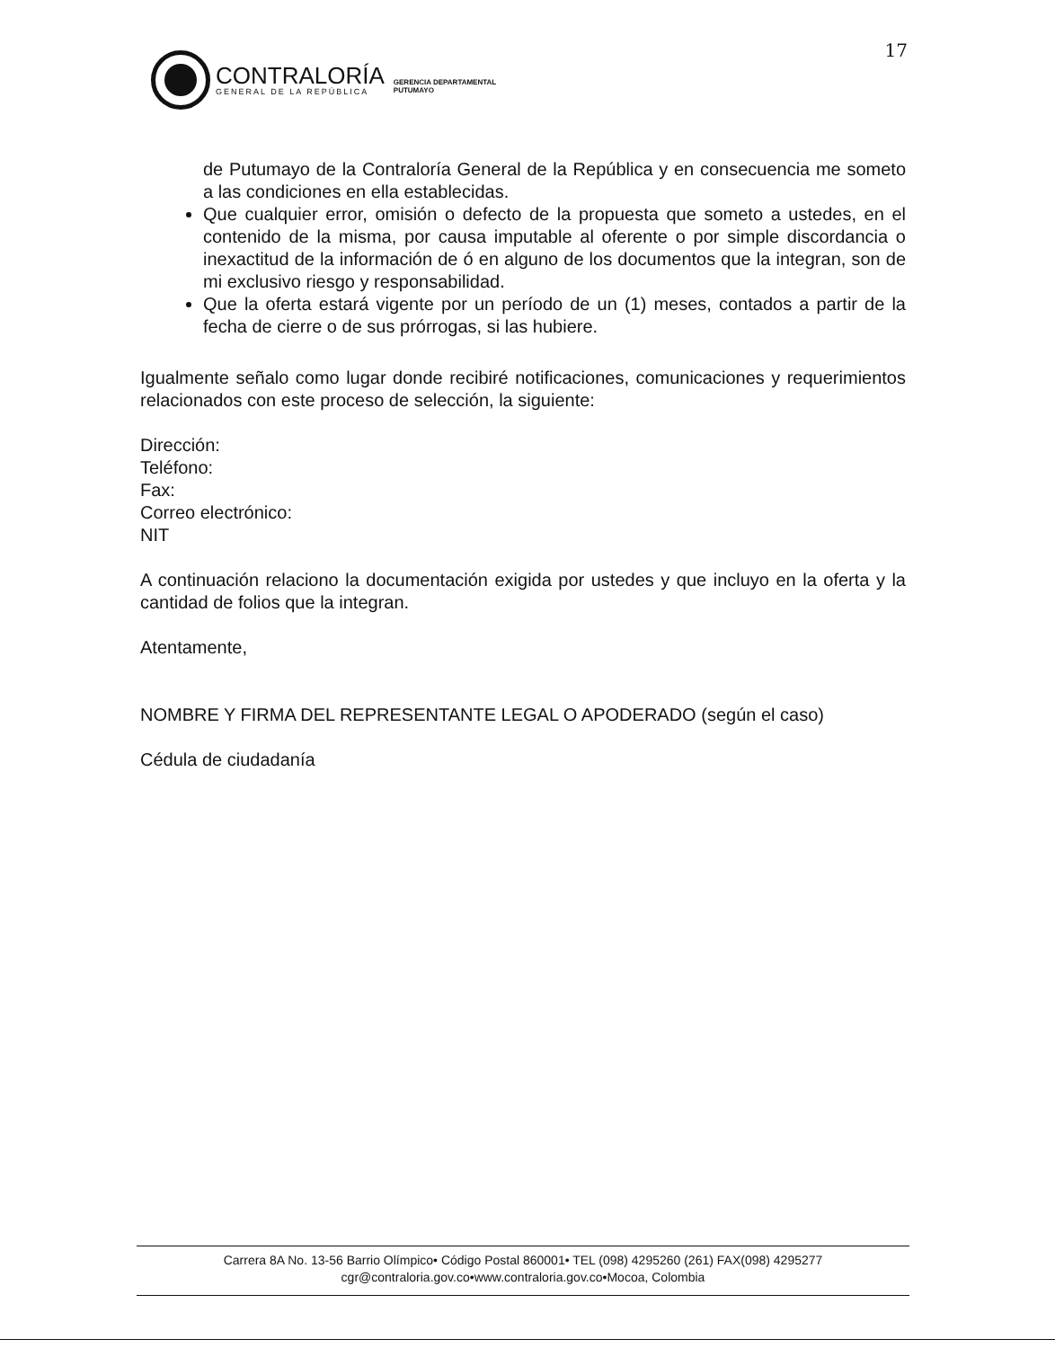17
CONTRALORÍA
GENERAL DE LA REPÚBLICA
GERENCIA DEPARTAMENTAL
PUTUMAYO
de Putumayo de la Contraloría General de la República y en consecuencia me someto a las condiciones en ella establecidas.
Que cualquier error, omisión o defecto de la propuesta que someto a ustedes, en el contenido de la misma, por causa imputable al oferente o por simple discordancia o inexactitud de la información de ó en alguno de los documentos que la integran, son de mi exclusivo riesgo y responsabilidad.
Que la oferta estará vigente por un período de un (1) meses, contados a partir de la fecha de cierre o de sus prórrogas, si las hubiere.
Igualmente señalo como lugar donde recibiré notificaciones, comunicaciones y requerimientos relacionados con este proceso de selección, la siguiente:
Dirección:
Teléfono:
Fax:
Correo electrónico:
NIT
A continuación relaciono la documentación exigida por ustedes y que incluyo en la oferta y la cantidad de folios que la integran.
Atentamente,
NOMBRE Y FIRMA DEL REPRESENTANTE LEGAL O APODERADO (según el caso)
Cédula de ciudadanía
Carrera 8A No. 13-56 Barrio Olímpico• Código Postal 860001• TEL (098) 4295260 (261) FAX(098) 4295277
cgr@contraloria.gov.co•www.contraloria.gov.co•Mocoa, Colombia